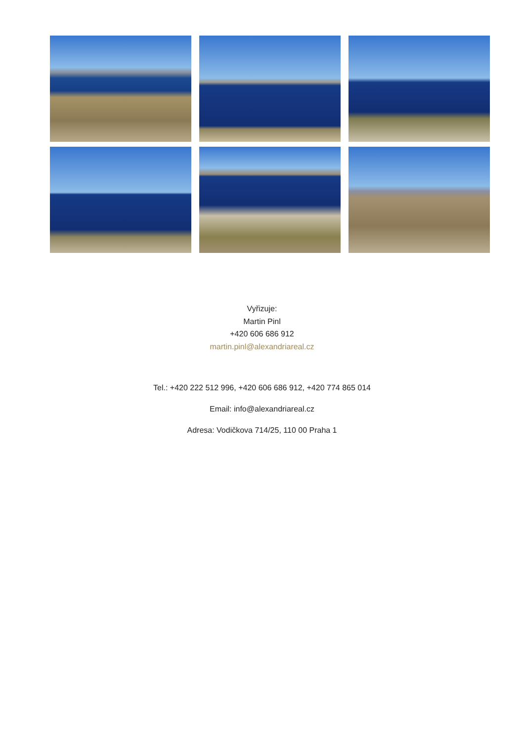Vyřizuje:
Martin Pinl
+420 606 686 912
martin.pinl@alexandriareal.cz
Tel.: +420 222 512 996, +420 606 686 912, +420 774 865 014
Email: info@alexandriareal.cz
Adresa: Vodičkova 714/25, 110 00 Praha 1